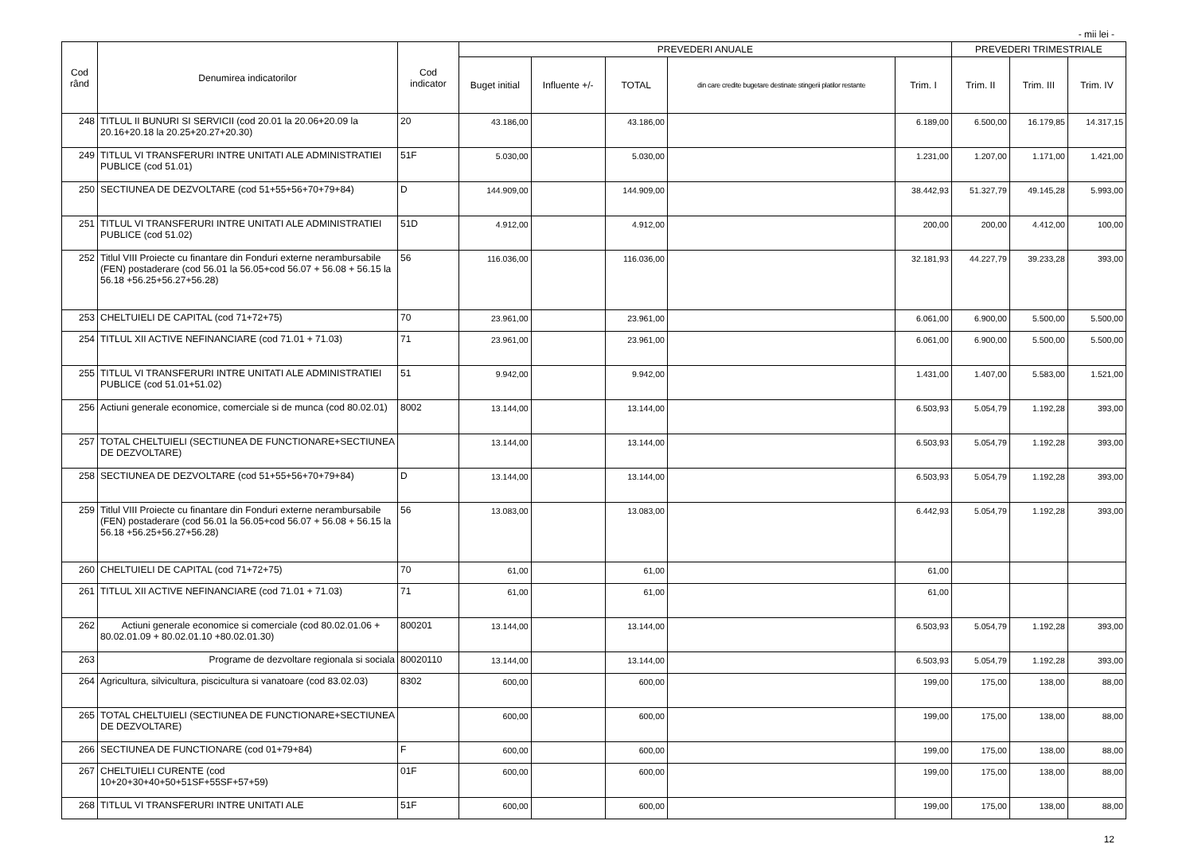- mii lei -
| Cod rând | Denumirea indicatorilor | Cod indicator | PREVEDERI ANUALE | | | | | PREVEDERI TRIMESTRIALE | | |
| --- | --- | --- | --- | --- | --- | --- | --- | --- | --- | --- |
| | | | Buget initial | Influente +/- | TOTAL | din care credite bugetare destinate stingerii platilor restante | Trim. I | Trim. II | Trim. III | Trim. IV |
| 248 | TITLUL II BUNURI SI SERVICII (cod 20.01 la 20.06+20.09 la 20.16+20.18 la 20.25+20.27+20.30) | 20 | 43.186,00 | | 43.186,00 | | 6.189,00 | 6.500,00 | 16.179,85 | 14.317,15 |
| 249 | TITLUL VI TRANSFERURI INTRE UNITATI ALE ADMINISTRATIEI PUBLICE (cod 51.01) | 51F | 5.030,00 | | 5.030,00 | | 1.231,00 | 1.207,00 | 1.171,00 | 1.421,00 |
| 250 | SECTIUNEA DE DEZVOLTARE (cod 51+55+56+70+79+84) | D | 144.909,00 | | 144.909,00 | | 38.442,93 | 51.327,79 | 49.145,28 | 5.993,00 |
| 251 | TITLUL VI TRANSFERURI INTRE UNITATI ALE ADMINISTRATIEI PUBLICE (cod 51.02) | 51D | 4.912,00 | | 4.912,00 | | 200,00 | 200,00 | 4.412,00 | 100,00 |
| 252 | Titlul VIII Proiecte cu finantare din Fonduri externe nerambursabile (FEN) postaderare (cod 56.01 la 56.05+cod 56.07 + 56.08 + 56.15 la 56.18 +56.25+56.27+56.28) | 56 | 116.036,00 | | 116.036,00 | | 32.181,93 | 44.227,79 | 39.233,28 | 393,00 |
| 253 | CHELTUIELI DE CAPITAL (cod 71+72+75) | 70 | 23.961,00 | | 23.961,00 | | 6.061,00 | 6.900,00 | 5.500,00 | 5.500,00 |
| 254 | TITLUL XII ACTIVE NEFINANCIARE (cod 71.01 + 71.03) | 71 | 23.961,00 | | 23.961,00 | | 6.061,00 | 6.900,00 | 5.500,00 | 5.500,00 |
| 255 | TITLUL VI TRANSFERURI INTRE UNITATI ALE ADMINISTRATIEI PUBLICE (cod 51.01+51.02) | 51 | 9.942,00 | | 9.942,00 | | 1.431,00 | 1.407,00 | 5.583,00 | 1.521,00 |
| 256 | Actiuni generale economice, comerciale si de munca (cod 80.02.01) | 8002 | 13.144,00 | | 13.144,00 | | 6.503,93 | 5.054,79 | 1.192,28 | 393,00 |
| 257 | TOTAL CHELTUIELI (SECTIUNEA DE FUNCTIONARE+SECTIUNEA DE DEZVOLTARE) | | 13.144,00 | | 13.144,00 | | 6.503,93 | 5.054,79 | 1.192,28 | 393,00 |
| 258 | SECTIUNEA DE DEZVOLTARE (cod 51+55+56+70+79+84) | D | 13.144,00 | | 13.144,00 | | 6.503,93 | 5.054,79 | 1.192,28 | 393,00 |
| 259 | Titlul VIII Proiecte cu finantare din Fonduri externe nerambursabile (FEN) postaderare (cod 56.01 la 56.05+cod 56.07 + 56.08 + 56.15 la 56.18 +56.25+56.27+56.28) | 56 | 13.083,00 | | 13.083,00 | | 6.442,93 | 5.054,79 | 1.192,28 | 393,00 |
| 260 | CHELTUIELI DE CAPITAL (cod 71+72+75) | 70 | 61,00 | | 61,00 | | 61,00 | | | |
| 261 | TITLUL XII ACTIVE NEFINANCIARE (cod 71.01 + 71.03) | 71 | 61,00 | | 61,00 | | 61,00 | | | |
| 262 | Actiuni generale economice si comerciale (cod 80.02.01.06 + 80.02.01.09 + 80.02.01.10 +80.02.01.30) | 800201 | 13.144,00 | | 13.144,00 | | 6.503,93 | 5.054,79 | 1.192,28 | 393,00 |
| 263 | Programe de dezvoltare regionala si sociala | 80020110 | 13.144,00 | | 13.144,00 | | 6.503,93 | 5.054,79 | 1.192,28 | 393,00 |
| 264 | Agricultura, silvicultura, piscicultura si vanatoare (cod 83.02.03) | 8302 | 600,00 | | 600,00 | | 199,00 | 175,00 | 138,00 | 88,00 |
| 265 | TOTAL CHELTUIELI (SECTIUNEA DE FUNCTIONARE+SECTIUNEA DE DEZVOLTARE) | | 600,00 | | 600,00 | | 199,00 | 175,00 | 138,00 | 88,00 |
| 266 | SECTIUNEA DE FUNCTIONARE (cod 01+79+84) | F | 600,00 | | 600,00 | | 199,00 | 175,00 | 138,00 | 88,00 |
| 267 | CHELTUIELI CURENTE (cod 10+20+30+40+50+51SF+55SF+57+59) | 01F | 600,00 | | 600,00 | | 199,00 | 175,00 | 138,00 | 88,00 |
| 268 | TITLUL VI TRANSFERURI INTRE UNITATI ALE | 51F | 600,00 | | 600,00 | | 199,00 | 175,00 | 138,00 | 88,00 |
12